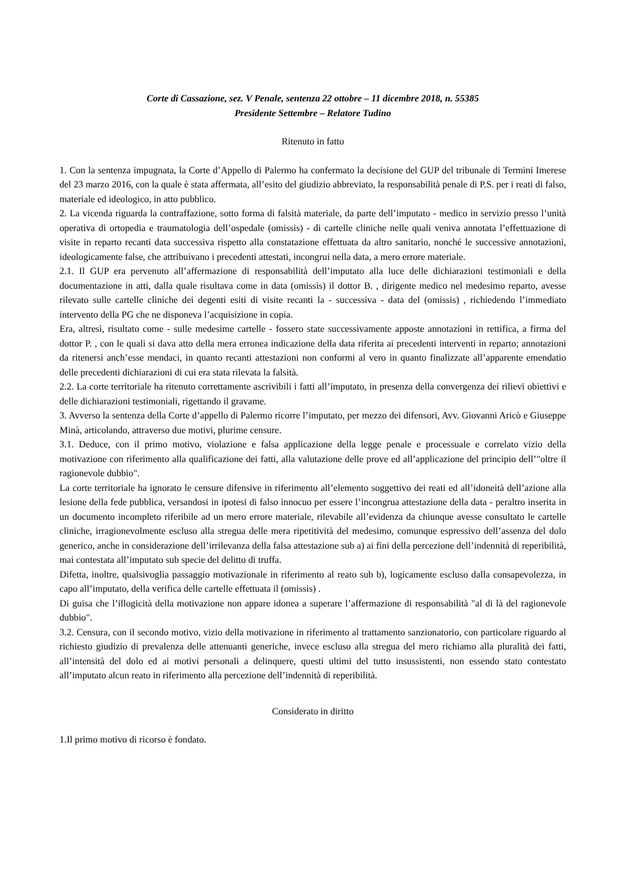Corte di Cassazione, sez. V Penale, sentenza 22 ottobre – 11 dicembre 2018, n. 55385
Presidente Settembre – Relatore Tudino
Ritenuto in fatto
1. Con la sentenza impugnata, la Corte d’Appello di Palermo ha confermato la decisione del GUP del tribunale di Termini Imerese del 23 marzo 2016, con la quale è stata affermata, all’esito del giudizio abbreviato, la responsabilità penale di P.S. per i reati di falso, materiale ed ideologico, in atto pubblico.
2. La vicenda riguarda la contraffazione, sotto forma di falsità materiale, da parte dell’imputato - medico in servizio presso l’unità operativa di ortopedia e traumatologia dell’ospedale (omissis) - di cartelle cliniche nelle quali veniva annotata l’effettuazione di visite in reparto recanti data successiva rispetto alla constatazione effettuata da altro sanitario, nonché le successive annotazioni, ideologicamente false, che attribuivano i precedenti attestati, incongrui nella data, a mero errore materiale.
2.1. Il GUP era pervenuto all’affermazione di responsabilità dell’imputato alla luce delle dichiarazioni testimoniali e della documentazione in atti, dalla quale risultava come in data (omissis) il dottor B. , dirigente medico nel medesimo reparto, avesse rilevato sulle cartelle cliniche dei degenti esiti di visite recanti la - successiva - data del (omissis) , richiedendo l’immediato intervento della PG che ne disponeva l’acquisizione in copia.
Era, altresì, risultato come - sulle medesime cartelle - fossero state successivamente apposte annotazioni in rettifica, a firma del dottor P. , con le quali si dava atto della mera erronea indicazione della data riferita ai precedenti interventi in reparto; annotazioni da ritenersi anch’esse mendaci, in quanto recanti attestazioni non conformi al vero in quanto finalizzate all’apparente emendatio delle precedenti dichiarazioni di cui era stata rilevata la falsità.
2.2. La corte territoriale ha ritenuto correttamente ascrivibili i fatti all’imputato, in presenza della convergenza dei rilievi obiettivi e delle dichiarazioni testimoniali, rigettando il gravame.
3. Avverso la sentenza della Corte d’appello di Palermo ricorre l’imputato, per mezzo dei difensori, Avv. Giovanni Aricò e Giuseppe Minà, articolando, attraverso due motivi, plurime censure.
3.1. Deduce, con il primo motivo, violazione e falsa applicazione della legge penale e processuale e correlato vizio della motivazione con riferimento alla qualificazione dei fatti, alla valutazione delle prove ed all’applicazione del principio dell’"oltre il ragionevole dubbio".
La corte territoriale ha ignorato le censure difensive in riferimento all’elemento soggettivo dei reati ed all’idoneità dell’azione alla lesione della fede pubblica, versandosi in ipotesi di falso innocuo per essere l’incongrua attestazione della data - peraltro inserita in un documento incompleto riferibile ad un mero errore materiale, rilevabile all’evidenza da chiunque avesse consultato le cartelle cliniche, irragionevolmente escluso alla stregua delle mera ripetitività del medesimo, comunque espressivo dell’assenza del dolo generico, anche in considerazione dell’irrilevanza della falsa attestazione sub a) ai fini della percezione dell’indennità di reperibilità, mai contestata all’imputato sub specie del delitto di truffa.
Difetta, inoltre, qualsivoglia passaggio motivazionale in riferimento al reato sub b), logicamente escluso dalla consapevolezza, in capo all’imputato, della verifica delle cartelle effettuata il (omissis) .
Di guisa che l’illogicità della motivazione non appare idonea a superare l’affermazione di responsabilità "al di là del ragionevole dubbio".
3.2. Censura, con il secondo motivo, vizio della motivazione in riferimento al trattamento sanzionatorio, con particolare riguardo al richiesto giudizio di prevalenza delle attenuanti generiche, invece escluso alla stregua del mero richiamo alla pluralità dei fatti, all’intensità del dolo ed ai motivi personali a delinquere, questi ultimi del tutto insussistenti, non essendo stato contestato all’imputato alcun reato in riferimento alla percezione dell’indennità di reperibilità.
Considerato in diritto
1.Il primo motivo di ricorso è fondato.